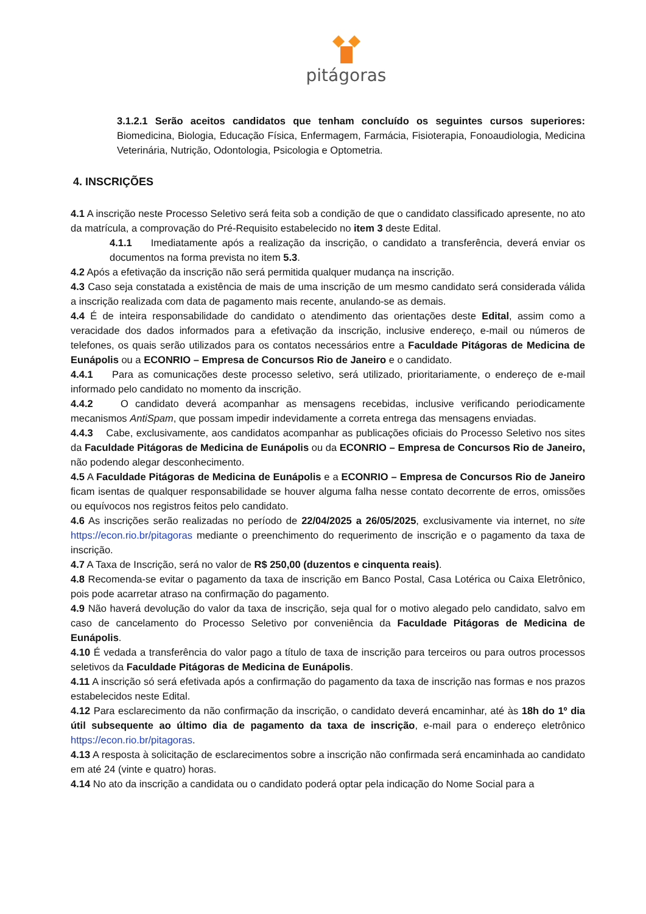pitágoras
3.1.2.1 Serão aceitos candidatos que tenham concluído os seguintes cursos superiores: Biomedicina, Biologia, Educação Física, Enfermagem, Farmácia, Fisioterapia, Fonoaudiologia, Medicina Veterinária, Nutrição, Odontologia, Psicologia e Optometria.
4. INSCRIÇÕES
4.1 A inscrição neste Processo Seletivo será feita sob a condição de que o candidato classificado apresente, no ato da matrícula, a comprovação do Pré-Requisito estabelecido no item 3 deste Edital.
4.1.1 Imediatamente após a realização da inscrição, o candidato a transferência, deverá enviar os documentos na forma prevista no item 5.3.
4.2 Após a efetivação da inscrição não será permitida qualquer mudança na inscrição.
4.3 Caso seja constatada a existência de mais de uma inscrição de um mesmo candidato será considerada válida a inscrição realizada com data de pagamento mais recente, anulando-se as demais.
4.4 É de inteira responsabilidade do candidato o atendimento das orientações deste Edital, assim como a veracidade dos dados informados para a efetivação da inscrição, inclusive endereço, e-mail ou números de telefones, os quais serão utilizados para os contatos necessários entre a Faculdade Pitágoras de Medicina de Eunápolis ou a ECONRIO – Empresa de Concursos Rio de Janeiro e o candidato.
4.4.1 Para as comunicações deste processo seletivo, será utilizado, prioritariamente, o endereço de e-mail informado pelo candidato no momento da inscrição.
4.4.2 O candidato deverá acompanhar as mensagens recebidas, inclusive verificando periodicamente mecanismos AntiSpam, que possam impedir indevidamente a correta entrega das mensagens enviadas.
4.4.3 Cabe, exclusivamente, aos candidatos acompanhar as publicações oficiais do Processo Seletivo nos sites da Faculdade Pitágoras de Medicina de Eunápolis ou da ECONRIO – Empresa de Concursos Rio de Janeiro, não podendo alegar desconhecimento.
4.5 A Faculdade Pitágoras de Medicina de Eunápolis e a ECONRIO – Empresa de Concursos Rio de Janeiro ficam isentas de qualquer responsabilidade se houver alguma falha nesse contato decorrente de erros, omissões ou equívocos nos registros feitos pelo candidato.
4.6 As inscrições serão realizadas no período de 22/04/2025 a 26/05/2025, exclusivamente via internet, no site https://econ.rio.br/pitagoras mediante o preenchimento do requerimento de inscrição e o pagamento da taxa de inscrição.
4.7 A Taxa de Inscrição, será no valor de R$ 250,00 (duzentos e cinquenta reais).
4.8 Recomenda-se evitar o pagamento da taxa de inscrição em Banco Postal, Casa Lotérica ou Caixa Eletrônico, pois pode acarretar atraso na confirmação do pagamento.
4.9 Não haverá devolução do valor da taxa de inscrição, seja qual for o motivo alegado pelo candidato, salvo em caso de cancelamento do Processo Seletivo por conveniência da Faculdade Pitágoras de Medicina de Eunápolis.
4.10 É vedada a transferência do valor pago a título de taxa de inscrição para terceiros ou para outros processos seletivos da Faculdade Pitágoras de Medicina de Eunápolis.
4.11 A inscrição só será efetivada após a confirmação do pagamento da taxa de inscrição nas formas e nos prazos estabelecidos neste Edital.
4.12 Para esclarecimento da não confirmação da inscrição, o candidato deverá encaminhar, até às 18h do 1º dia útil subsequente ao último dia de pagamento da taxa de inscrição, e-mail para o endereço eletrônico https://econ.rio.br/pitagoras.
4.13 A resposta à solicitação de esclarecimentos sobre a inscrição não confirmada será encaminhada ao candidato em até 24 (vinte e quatro) horas.
4.14 No ato da inscrição a candidata ou o candidato poderá optar pela indicação do Nome Social para a